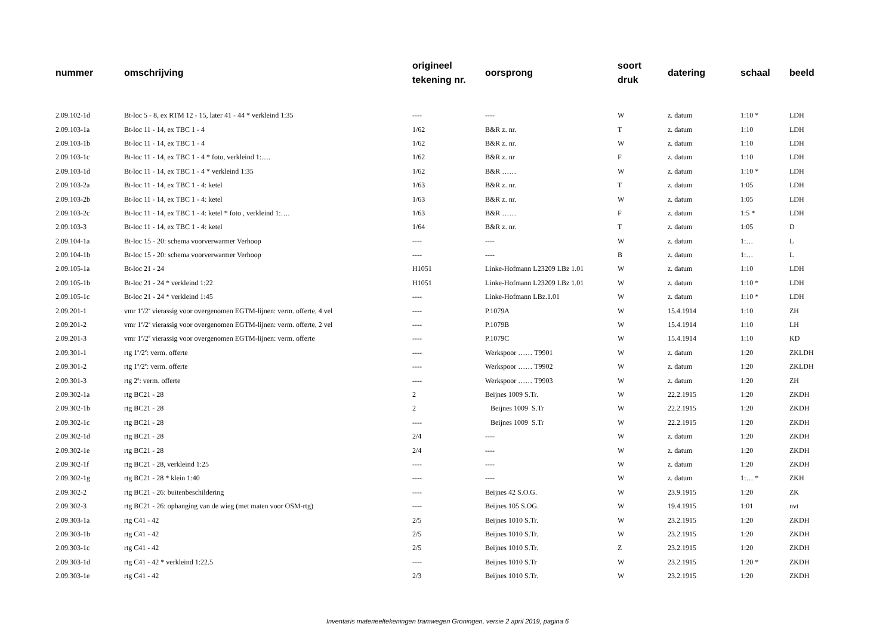| nummer | omschrijving | origineel tekening nr. | oorsprong | soort druk | datering | schaal | beeld |
| --- | --- | --- | --- | --- | --- | --- | --- |
| 2.09.102-1d | Bt-loc 5 - 8, ex RTM 12 - 15, later 41 - 44 * verkleind 1:35 | ---- | ---- | W | z. datum | 1:10 * | LDH |
| 2.09.103-1a | Bt-loc 11 - 14, ex TBC 1 - 4 | 1/62 | B&R z. nr. | T | z. datum | 1:10 | LDH |
| 2.09.103-1b | Bt-loc 11 - 14, ex TBC 1 - 4 | 1/62 | B&R z. nr. | W | z. datum | 1:10 | LDH |
| 2.09.103-1c | Bt-loc 11 - 14, ex TBC 1 - 4 * foto, verkleind 1:…. | 1/62 | B&R z. nr | F | z. datum | 1:10 | LDH |
| 2.09.103-1d | Bt-loc 11 - 14, ex TBC 1 - 4 * verkleind 1:35 | 1/62 | B&R …… | W | z. datum | 1:10 * | LDH |
| 2.09.103-2a | Bt-loc 11 - 14, ex TBC 1 - 4: ketel | 1/63 | B&R z. nr. | T | z. datum | 1:05 | LDH |
| 2.09.103-2b | Bt-loc 11 - 14, ex TBC 1 - 4: ketel | 1/63 | B&R z. nr. | W | z. datum | 1:05 | LDH |
| 2.09.103-2c | Bt-loc 11 - 14, ex TBC 1 - 4: ketel * foto , verkleind 1:…. | 1/63 | B&R …… | F | z. datum | 1:5 * | LDH |
| 2.09.103-3 | Bt-loc 11 - 14, ex TBC 1 - 4: ketel | 1/64 | B&R z. nr. | T | z. datum | 1:05 | D |
| 2.09.104-1a | Bt-loc 15 - 20: schema voorverwarmer Verhoop | ---- | ---- | W | z. datum | 1:… | L |
| 2.09.104-1b | Bt-loc 15 - 20: schema voorverwarmer Verhoop | ---- | ---- | B | z. datum | 1:… | L |
| 2.09.105-1a | Bt-loc 21 - 24 | H1051 | Linke-Hofmann L23209 LBz 1.01 | W | z. datum | 1:10 | LDH |
| 2.09.105-1b | Bt-loc 21 - 24 * verkleind 1:22 | H1051 | Linke-Hofmann L23209 LBz 1.01 | W | z. datum | 1:10 * | LDH |
| 2.09.105-1c | Bt-loc 21 - 24 * verkleind 1:45 | ---- | Linke-Hofmann LBz.1.01 | W | z. datum | 1:10 * | LDH |
| 2.09.201-1 | vmr 1<sup>e</sup>/2<sup>e</sup> vierassig voor overgenomen EGTM-lijnen: verm. offerte, 4 vel | ---- | P.1079A | W | 15.4.1914 | 1:10 | ZH |
| 2.09.201-2 | vmr 1<sup>e</sup>/2<sup>e</sup> vierassig voor overgenomen EGTM-lijnen: verm. offerte, 2 vel | ---- | P.1079B | W | 15.4.1914 | 1:10 | LH |
| 2.09.201-3 | vmr 1<sup>e</sup>/2<sup>e</sup> vierassig voor overgenomen EGTM-lijnen: verm. offerte | ---- | P.1079C | W | 15.4.1914 | 1:10 | KD |
| 2.09.301-1 | rtg 1<sup>e</sup>/2<sup>e</sup>: verm. offerte | ---- | Werkspoor …… T9901 | W | z. datum | 1:20 | ZKLDH |
| 2.09.301-2 | rtg 1<sup>e</sup>/2<sup>e</sup>: verm. offerte | ---- | Werkspoor …… T9902 | W | z. datum | 1:20 | ZKLDH |
| 2.09.301-3 | rtg 2<sup>e</sup>: verm. offerte | ---- | Werkspoor …… T9903 | W | z. datum | 1:20 | ZH |
| 2.09.302-1a | rtg BC21 - 28 | 2 | Beijnes 1009 S.Tr. | W | 22.2.1915 | 1:20 | ZKDH |
| 2.09.302-1b | rtg BC21 - 28 | 2 | Beijnes 1009 S.Tr | W | 22.2.1915 | 1:20 | ZKDH |
| 2.09.302-1c | rtg BC21 - 28 | ---- | Beijnes 1009 S.Tr | W | 22.2.1915 | 1:20 | ZKDH |
| 2.09.302-1d | rtg BC21 - 28 | 2/4 | ---- | W | z. datum | 1:20 | ZKDH |
| 2.09.302-1e | rtg BC21 - 28 | 2/4 | ---- | W | z. datum | 1:20 | ZKDH |
| 2.09.302-1f | rtg BC21 - 28, verkleind 1:25 | ---- | ---- | W | z. datum | 1:20 | ZKDH |
| 2.09.302-1g | rtg BC21 - 28 * klein 1:40 | ---- | ---- | W | z. datum | 1:… * | ZKH |
| 2.09.302-2 | rtg BC21 - 26: buitenbeschildering | ---- | Beijnes 42 S.O.G. | W | 23.9.1915 | 1:20 | ZK |
| 2.09.302-3 | rtg BC21 - 26: ophanging van de wieg (met maten voor OSM-rtg) | ---- | Beijnes 105 S.OG. | W | 19.4.1915 | 1:01 | nvt |
| 2.09.303-1a | rtg C41 - 42 | 2/5 | Beijnes 1010 S.Tr. | W | 23.2.1915 | 1:20 | ZKDH |
| 2.09.303-1b | rtg C41 - 42 | 2/5 | Beijnes 1010 S.Tr. | W | 23.2.1915 | 1:20 | ZKDH |
| 2.09.303-1c | rtg C41 - 42 | 2/5 | Beijnes 1010 S.Tr. | Z | 23.2.1915 | 1:20 | ZKDH |
| 2.09.303-1d | rtg C41 - 42 * verkleind 1:22.5 | ---- | Beijnes 1010 S.Tr | W | 23.2.1915 | 1:20 * | ZKDH |
| 2.09.303-1e | rtg C41 - 42 | 2/3 | Beijnes 1010 S.Tr. | W | 23.2.1915 | 1:20 | ZKDH |
Inventaris materieeltekeningen tramwegen Groningen, versie 2 april 2019, pagina 6